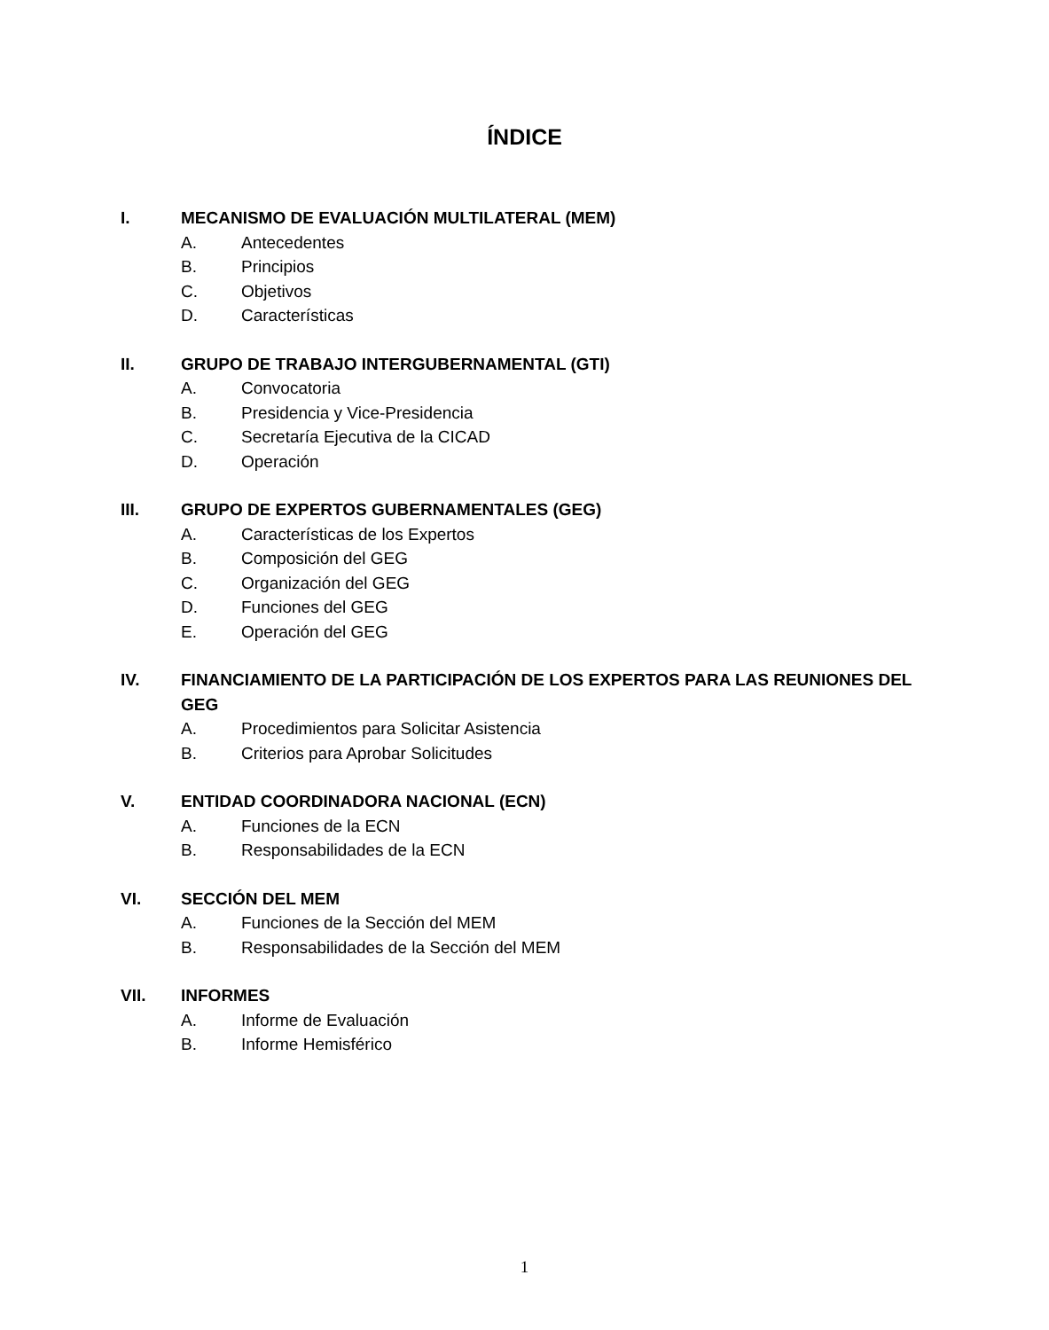ÍNDICE
I. MECANISMO DE EVALUACIÓN MULTILATERAL (MEM)
A. Antecedentes
B. Principios
C. Objetivos
D. Características
II. GRUPO DE TRABAJO INTERGUBERNAMENTAL (GTI)
A. Convocatoria
B. Presidencia y Vice-Presidencia
C. Secretaría Ejecutiva de la CICAD
D. Operación
III. GRUPO DE EXPERTOS GUBERNAMENTALES (GEG)
A. Características de los Expertos
B. Composición del GEG
C. Organización del GEG
D. Funciones del GEG
E. Operación del GEG
IV. FINANCIAMIENTO DE LA PARTICIPACIÓN DE LOS EXPERTOS PARA LAS REUNIONES DEL GEG
A. Procedimientos para Solicitar Asistencia
B. Criterios para Aprobar Solicitudes
V. ENTIDAD COORDINADORA NACIONAL (ECN)
A. Funciones de la ECN
B. Responsabilidades de la ECN
VI. SECCIÓN DEL MEM
A. Funciones de la Sección del MEM
B. Responsabilidades de la Sección del MEM
VII. INFORMES
A. Informe de Evaluación
B. Informe Hemisférico
1